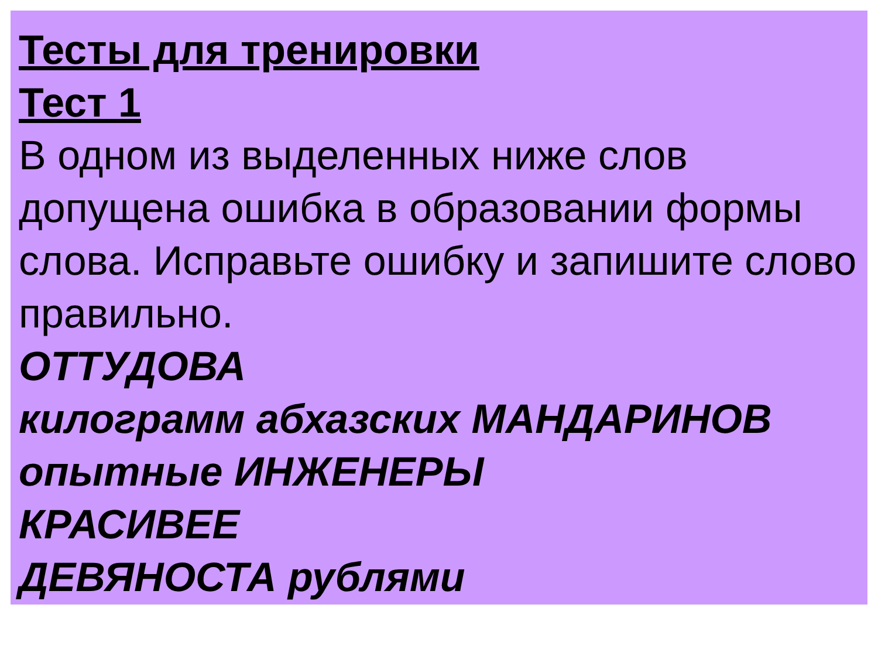Тесты для тренировки
Тест 1
В одном из выделенных ниже слов допущена ошибка в образовании формы слова. Исправьте ошибку и запишите слово правильно.
ОТТУДОВА
килограмм абхазских МАНДАРИНОВ
опытные ИНЖЕНЕРЫ
КРАСИВЕЕ
ДЕВЯНОСТА рублями